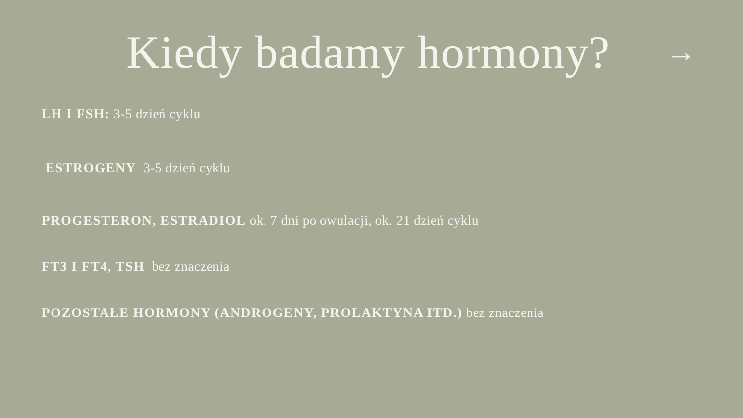Kiedy badamy hormony?
→
LH I FSH: 3-5 dzień cyklu
ESTROGENY 3-5 dzień cyklu
PROGESTERON, ESTRADIOL ok. 7 dni po owulacji, ok. 21 dzień cyklu
FT3 I FT4, TSH bez znaczenia
POZOSTAŁE HORMONY (ANDROGENY, PROLAKTYNA ITD.) bez znaczenia